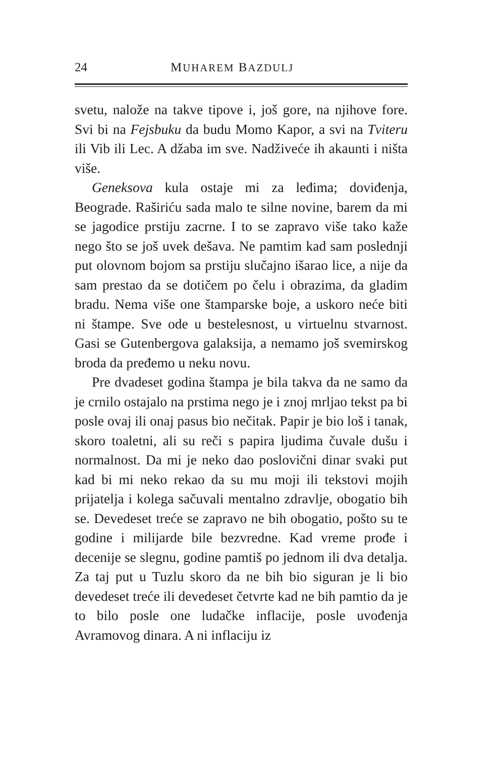24 MUHAREM BAZDULJ
svetu, nalože na takve tipove i, još gore, na njihove fore. Svi bi na Fejsbuku da budu Momo Kapor, a svi na Tviteru ili Vib ili Lec. A džaba im sve. Nadživeće ih akaunti i ništa više.
Geneksova kula ostaje mi za leđima; doviđenja, Beograde. Raširiću sada malo te silne novine, barem da mi se jagodice prstiju zacrne. I to se zapravo više tako kaže nego što se još uvek dešava. Ne pamtim kad sam poslednji put olovnom bojom sa prstiju slučajno išarao lice, a nije da sam prestao da se dotičem po čelu i obrazima, da gladim bradu. Nema više one štamparske boje, a uskoro neće biti ni štampe. Sve ode u bestelesnost, u virtuelnu stvarnost. Gasi se Gutenbergova galaksija, a nemamo još svemirskog broda da pređemo u neku novu.
Pre dvadeset godina štampa je bila takva da ne samo da je crnilo ostajalo na prstima nego je i znoj mrljao tekst pa bi posle ovaj ili onaj pasus bio nečitak. Papir je bio loš i tanak, skoro toaletni, ali su reči s papira ljudima čuvale dušu i normalnost. Da mi je neko dao poslovični dinar svaki put kad bi mi neko rekao da su mu moji ili tekstovi mojih prijatelja i kolega sačuvali mentalno zdravlje, obogatio bih se. Devedeset treće se zapravo ne bih obogatio, pošto su te godine i milijarde bile bezvredne. Kad vreme prođe i decenije se slegnu, godine pamtiš po jednom ili dva detalja. Za taj put u Tuzlu skoro da ne bih bio siguran je li bio devedeset treće ili devedeset četvrte kad ne bih pamtio da je to bilo posle one ludačke inflacije, posle uvođenja Avramovog dinara. A ni inflaciju iz